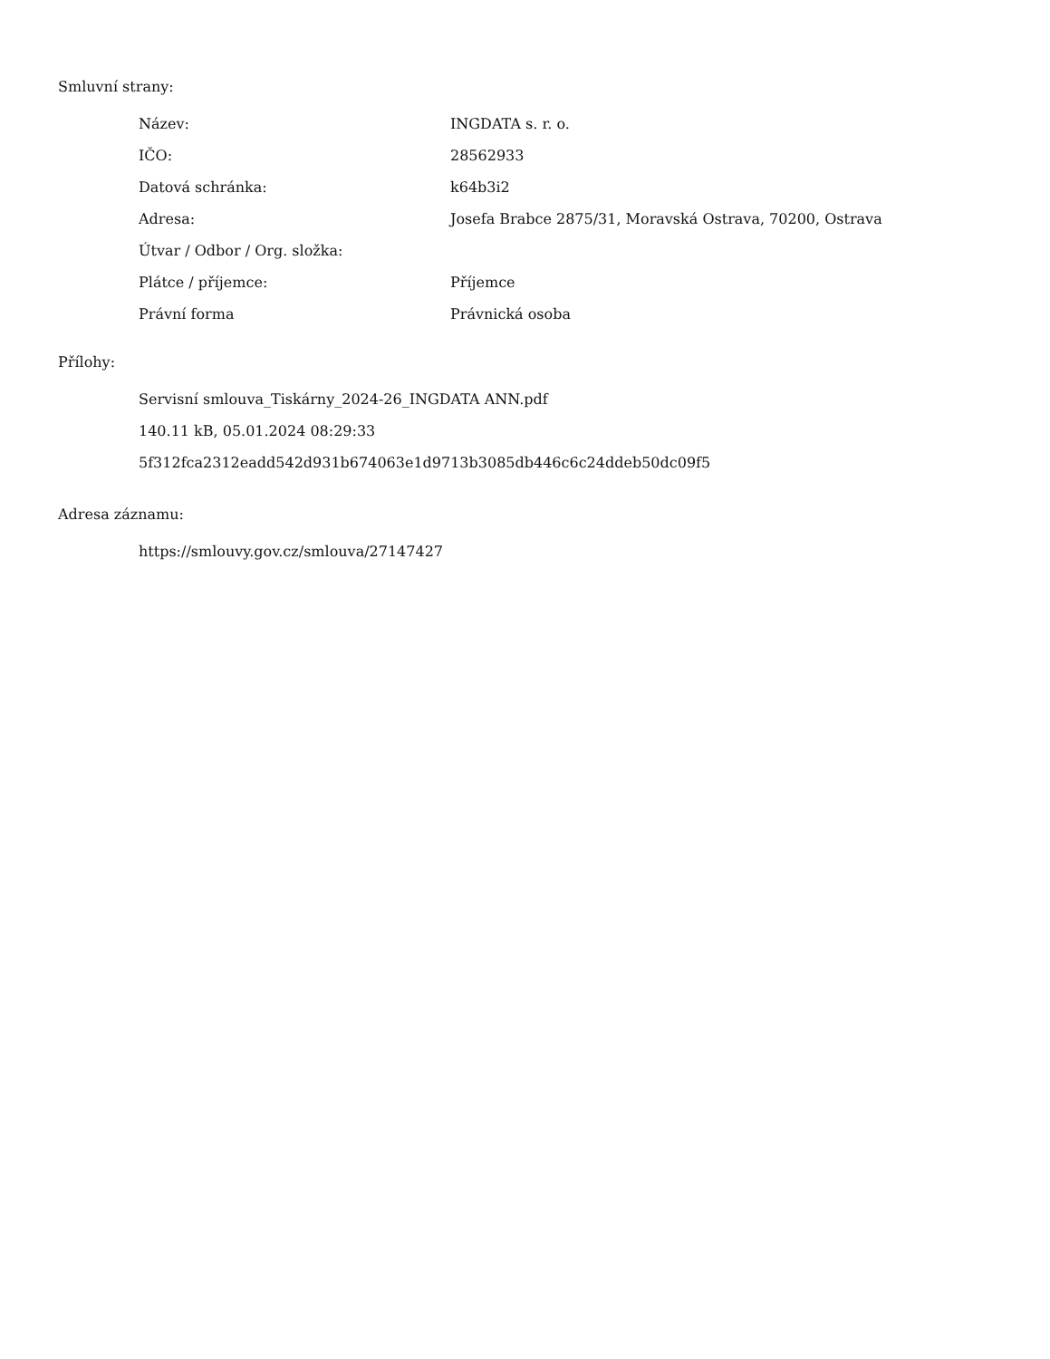Smluvní strany:
| Název: | INGDATA s. r. o. |
| IČO: | 28562933 |
| Datová schránka: | k64b3i2 |
| Adresa: | Josefa Brabce 2875/31, Moravská Ostrava, 70200, Ostrava |
| Útvar / Odbor / Org. složka: | |
| Plátce / příjemce: | Příjemce |
| Právní forma | Právnická osoba |
Přílohy:
Servisní smlouva_Tiskárny_2024-26_INGDATA ANN.pdf
140.11 kB, 05.01.2024 08:29:33
5f312fca2312eadd542d931b674063e1d9713b3085db446c6c24ddeb50dc09f5
Adresa záznamu:
https://smlouvy.gov.cz/smlouva/27147427